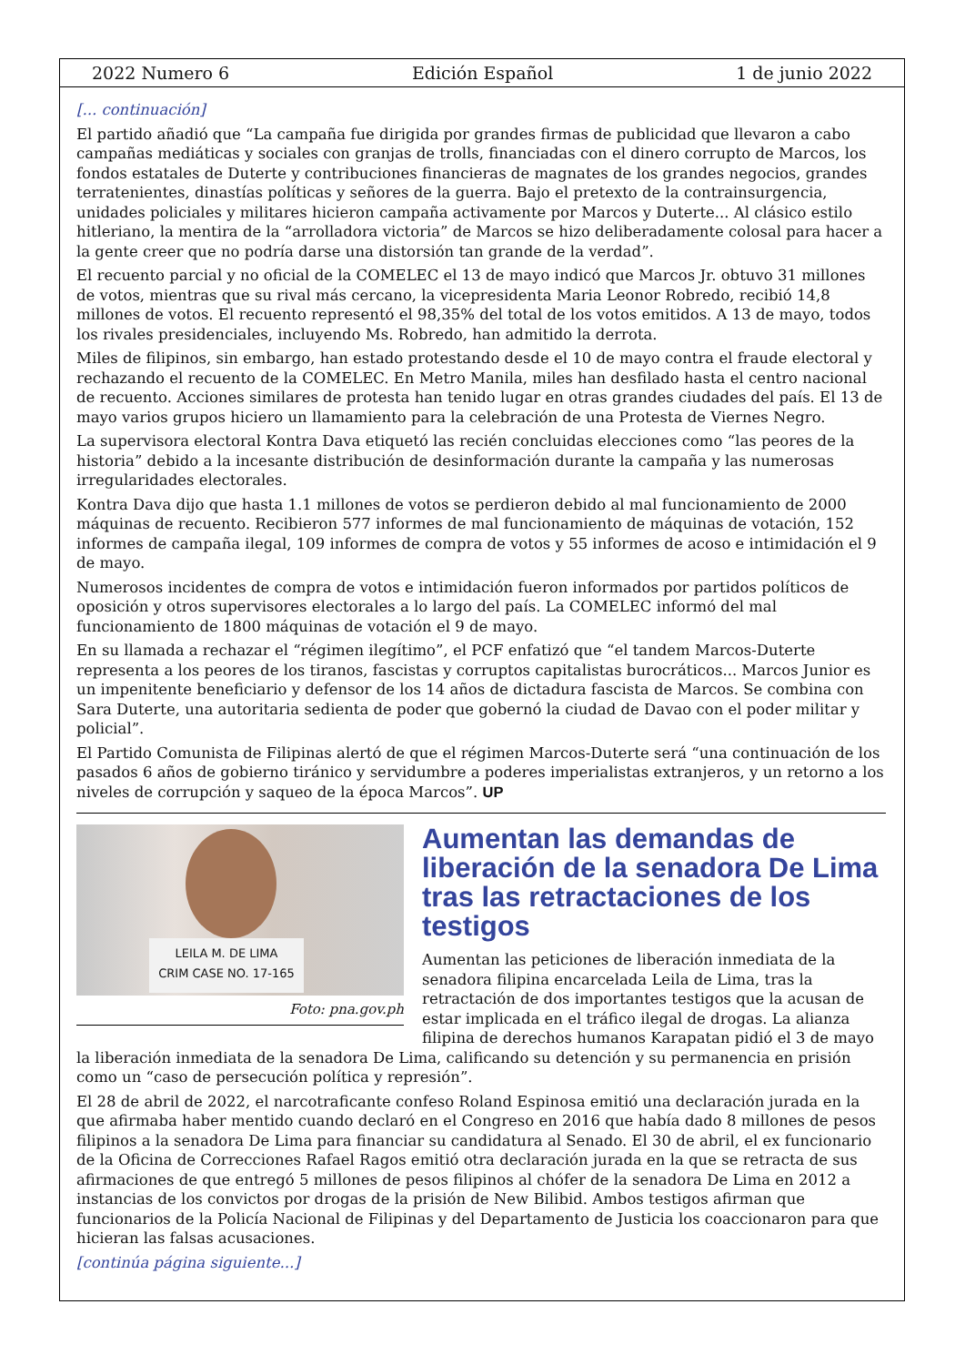2022 Numero 6 Edición Español 1 de junio 2022
[... continuación]
El partido añadió que “La campaña fue dirigida por grandes firmas de publicidad que llevaron a cabo campañas mediáticas y sociales con granjas de trolls, financiadas con el dinero corrupto de Marcos, los fondos estatales de Duterte y contribuciones financieras de magnates de los grandes negocios, grandes terratenientes, dinastías políticas y señores de la guerra. Bajo el pretexto de la contrainsurgencia, unidades policiales y militares hicieron campaña activamente por Marcos y Duterte... Al clásico estilo hitleriano, la mentira de la “arrolladora victoria” de Marcos se hizo deliberadamente colosal para hacer a la gente creer que no podría darse una distorsión tan grande de la verdad”.
El recuento parcial y no oficial de la COMELEC el 13 de mayo indicó que Marcos Jr. obtuvo 31 millones de votos, mientras que su rival más cercano, la vicepresidenta Maria Leonor Robredo, recibió 14,8 millones de votos. El recuento representó el 98,35% del total de los votos emitidos. A 13 de mayo, todos los rivales presidenciales, incluyendo Ms. Robredo, han admitido la derrota.
Miles de filipinos, sin embargo, han estado protestando desde el 10 de mayo contra el fraude electoral y rechazando el recuento de la COMELEC. En Metro Manila, miles han desfilado hasta el centro nacional de recuento. Acciones similares de protesta han tenido lugar en otras grandes ciudades del país. El 13 de mayo varios grupos hiciero un llamamiento para la celebración de una Protesta de Viernes Negro.
La supervisora electoral Kontra Dava etiquetó las recién concluidas elecciones como “las peores de la historia” debido a la incesante distribución de desinformación durante la campaña y las numerosas irregularidades electorales.
Kontra Dava dijo que hasta 1.1 millones de votos se perdieron debido al mal funcionamiento de 2000 máquinas de recuento. Recibieron 577 informes de mal funcionamiento de máquinas de votación, 152 informes de campaña ilegal, 109 informes de compra de votos y 55 informes de acoso e intimidación el 9 de mayo.
Numerosos incidentes de compra de votos e intimidación fueron informados por partidos políticos de oposición y otros supervisores electorales a lo largo del país. La COMELEC informó del mal funcionamiento de 1800 máquinas de votación el 9 de mayo.
En su llamada a rechazar el “régimen ilegítimo”, el PCF enfatizó que “el tandem Marcos-Duterte representa a los peores de los tiranos, fascistas y corruptos capitalistas burocráticos... Marcos Junior es un impenitente beneficiario y defensor de los 14 años de dictadura fascista de Marcos. Se combina con Sara Duterte, una autoritaria sedienta de poder que gobernó la ciudad de Davao con el poder militar y policial”.
El Partido Comunista de Filipinas alertó de que el régimen Marcos-Duterte será “una continuación de los pasados 6 años de gobierno tiránico y servidumbre a poderes imperialistas extranjeros, y un retorno a los niveles de corrupción y saqueo de la época Marcos”. UP
LEILA M. DE LIMA
CRIM CASE NO. 17-165
Foto: pna.gov.ph
Aumentan las demandas de liberación de la senadora De Lima tras las retractaciones de los testigos
Aumentan las peticiones de liberación inmediata de la senadora filipina encarcelada Leila de Lima, tras la retractación de dos importantes testigos que la acusan de estar implicada en el tráfico ilegal de drogas. La alianza filipina de derechos humanos Karapatan pidió el 3 de mayo la liberación inmediata de la senadora De Lima, calificando su detención y su permanencia en prisión como un “caso de persecución política y represión”.
El 28 de abril de 2022, el narcotraficante confeso Roland Espinosa emitió una declaración jurada en la que afirmaba haber mentido cuando declaró en el Congreso en 2016 que había dado 8 millones de pesos filipinos a la senadora De Lima para financiar su candidatura al Senado. El 30 de abril, el ex funcionario de la Oficina de Correcciones Rafael Ragos emitió otra declaración jurada en la que se retracta de sus afirmaciones de que entregó 5 millones de pesos filipinos al chófer de la senadora De Lima en 2012 a instancias de los convictos por drogas de la prisión de New Bilibid. Ambos testigos afirman que funcionarios de la Policía Nacional de Filipinas y del Departamento de Justicia los coaccionaron para que hicieran las falsas acusaciones.
[continúa página siguiente...]